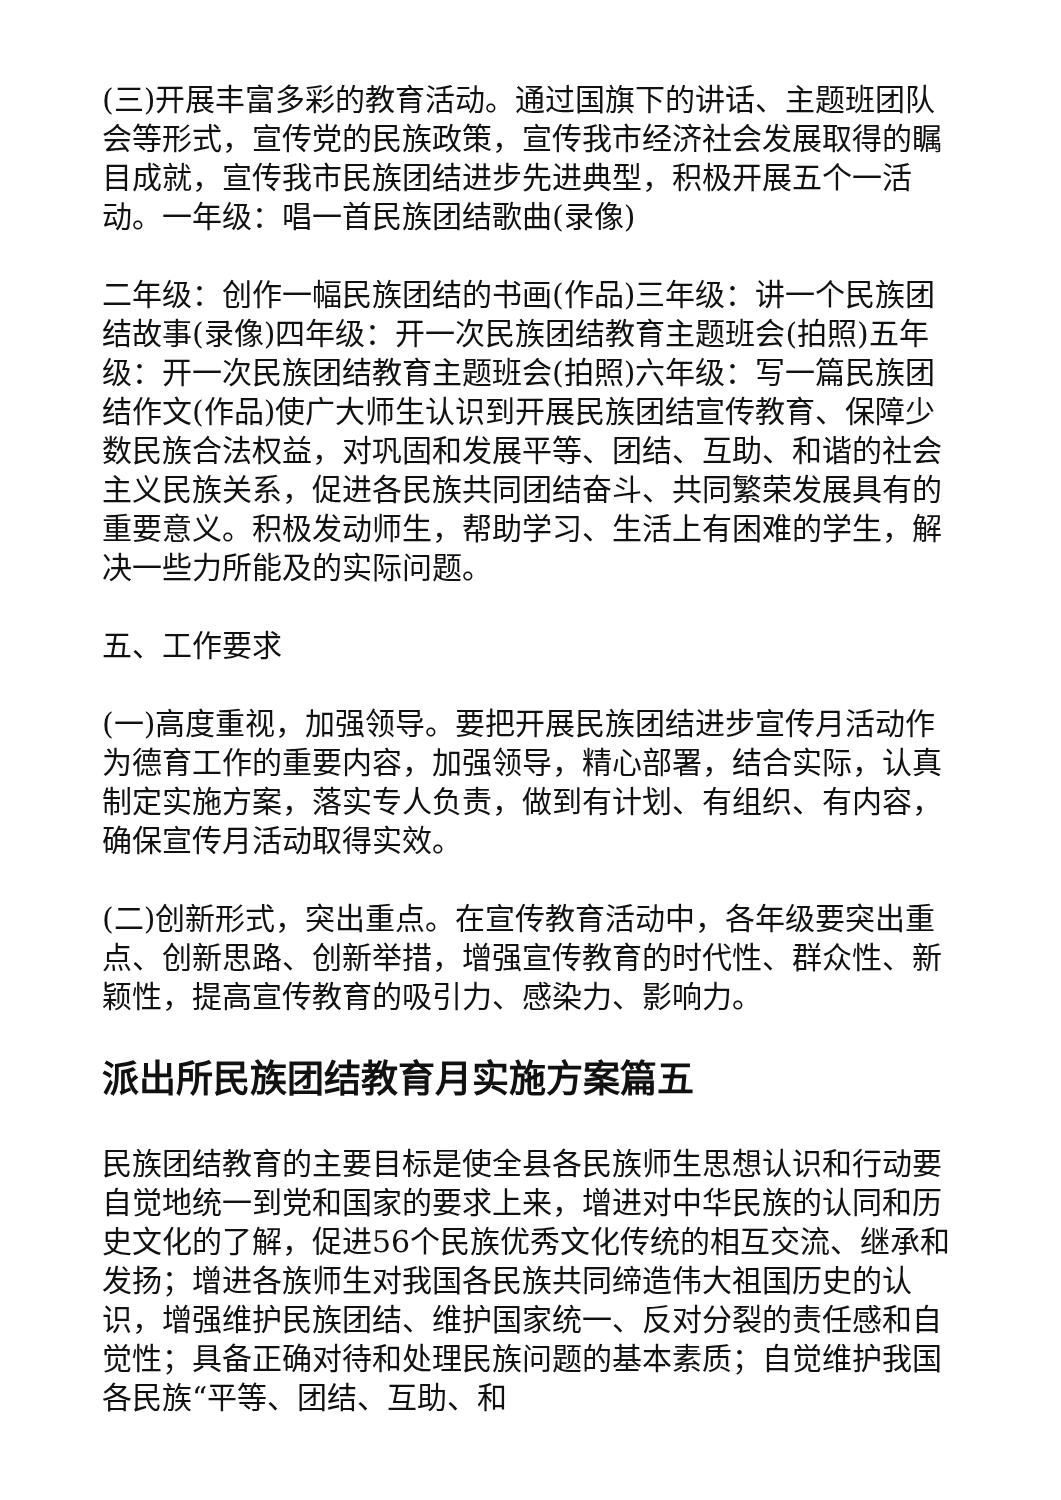(三)开展丰富多彩的教育活动。通过国旗下的讲话、主题班团队会等形式，宣传党的民族政策，宣传我市经济社会发展取得的瞩目成就，宣传我市民族团结进步先进典型，积极开展五个一活动。一年级：唱一首民族团结歌曲(录像)
二年级：创作一幅民族团结的书画(作品)三年级：讲一个民族团结故事(录像)四年级：开一次民族团结教育主题班会(拍照)五年级：开一次民族团结教育主题班会(拍照)六年级：写一篇民族团结作文(作品)使广大师生认识到开展民族团结宣传教育、保障少数民族合法权益，对巩固和发展平等、团结、互助、和谐的社会主义民族关系，促进各民族共同团结奋斗、共同繁荣发展具有的重要意义。积极发动师生，帮助学习、生活上有困难的学生，解决一些力所能及的实际问题。
五、工作要求
(一)高度重视，加强领导。要把开展民族团结进步宣传月活动作为德育工作的重要内容，加强领导，精心部署，结合实际，认真制定实施方案，落实专人负责，做到有计划、有组织、有内容，确保宣传月活动取得实效。
(二)创新形式，突出重点。在宣传教育活动中，各年级要突出重点、创新思路、创新举措，增强宣传教育的时代性、群众性、新颖性，提高宣传教育的吸引力、感染力、影响力。
派出所民族团结教育月实施方案篇五
民族团结教育的主要目标是使全县各民族师生思想认识和行动要自觉地统一到党和国家的要求上来，增进对中华民族的认同和历史文化的了解，促进56个民族优秀文化传统的相互交流、继承和发扬；增进各族师生对我国各民族共同缔造伟大祖国历史的认识，增强维护民族团结、维护国家统一、反对分裂的责任感和自觉性；具备正确对待和处理民族问题的基本素质；自觉维护我国各民族“平等、团结、互助、和